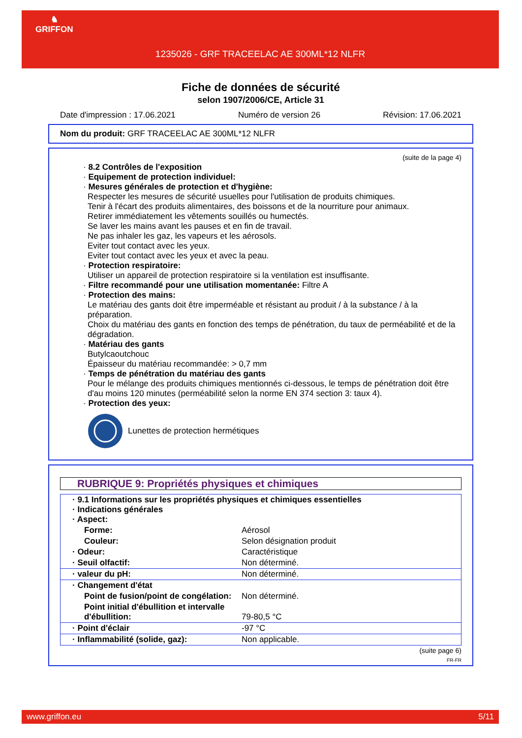♞
GRIFFON
1235026 - GRF TRACEELAC AE 300ML*12 NLFR
Fiche de données de sécurité
selon 1907/2006/CE, Article 31
Date d'impression : 17.06.2021 Numéro de version 26 Révision: 17.06.2021
Nom du produit: GRF TRACEELAC AE 300ML*12 NLFR
(suite de la page 4)
· 8.2 Contrôles de l'exposition
· Equipement de protection individuel:
· Mesures générales de protection et d'hygiène:
Respecter les mesures de sécurité usuelles pour l'utilisation de produits chimiques.
Tenir à l'écart des produits alimentaires, des boissons et de la nourriture pour animaux.
Retirer immédiatement les vêtements souillés ou humectés.
Se laver les mains avant les pauses et en fin de travail.
Ne pas inhaler les gaz, les vapeurs et les aérosols.
Eviter tout contact avec les yeux.
Eviter tout contact avec les yeux et avec la peau.
· Protection respiratoire:
Utiliser un appareil de protection respiratoire si la ventilation est insuffisante.
· Filtre recommandé pour une utilisation momentanée: Filtre A
· Protection des mains:
Le matériau des gants doit être imperméable et résistant au produit / à la substance / à la préparation.
Choix du matériau des gants en fonction des temps de pénétration, du taux de perméabilité et de la dégradation.
· Matériau des gants
Butylcaoutchouc
Épaisseur du matériau recommandée: > 0,7 mm
· Temps de pénétration du matériau des gants
Pour le mélange des produits chimiques mentionnés ci-dessous, le temps de pénétration doit être d'au moins 120 minutes (perméabilité selon la norme EN 374 section 3: taux 4).
· Protection des yeux:
Lunettes de protection hermétiques
RUBRIQUE 9: Propriétés physiques et chimiques
| · 9.1 Informations sur les propriétés physiques et chimiques essentielles · Indications générales · Aspect: | |
| Forme: | Aérosol |
| Couleur: | Selon désignation produit |
| · Odeur: | Caractéristique |
| · Seuil olfactif: | Non déterminé. |
| · valeur du pH: | Non déterminé. |
| · Changement d'état | |
| Point de fusion/point de congélation: | Non déterminé. |
| Point initial d'ébullition et intervalle d'ébullition: | 79-80,5 °C |
| · Point d'éclair | -97 °C |
| · Inflammabilité (solide, gaz): | Non applicable. |
(suite page 6)
FR-FR
www.griffon.eu 5/11